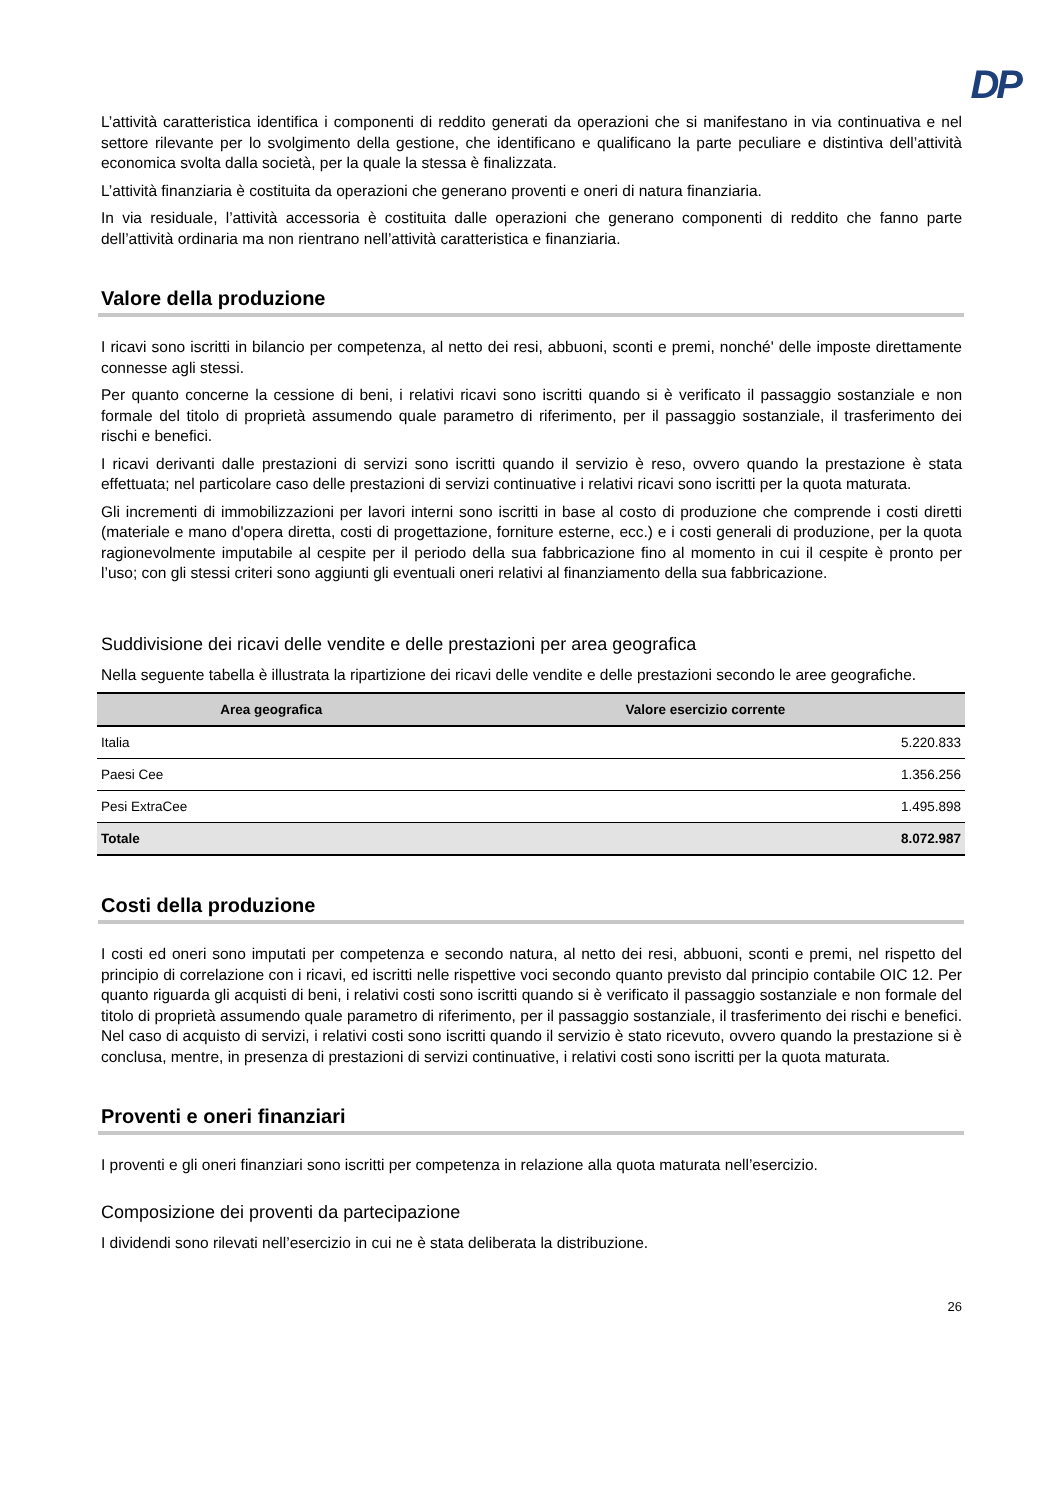DP
L’attività caratteristica identifica i componenti di reddito generati da operazioni che si manifestano in via continuativa e nel settore rilevante per lo svolgimento della gestione, che identificano e qualificano la parte peculiare e distintiva dell’attività economica svolta dalla società, per la quale la stessa è finalizzata.
L’attività finanziaria è costituita da operazioni che generano proventi e oneri di natura finanziaria.
In via residuale, l’attività accessoria è costituita dalle operazioni che generano componenti di reddito che fanno parte dell’attività ordinaria ma non rientrano nell’attività caratteristica e finanziaria.
Valore della produzione
I ricavi sono iscritti in bilancio per competenza, al netto dei resi, abbuoni, sconti e premi, nonché' delle imposte direttamente connesse agli stessi.
Per quanto concerne la cessione di beni, i relativi ricavi sono iscritti quando si è verificato il passaggio sostanziale e non formale del titolo di proprietà assumendo quale parametro di riferimento, per il passaggio sostanziale, il trasferimento dei rischi e benefici.
I ricavi derivanti dalle prestazioni di servizi sono iscritti quando il servizio è reso, ovvero quando la prestazione è stata effettuata; nel particolare caso delle prestazioni di servizi continuative i relativi ricavi sono iscritti per la quota maturata.
Gli incrementi di immobilizzazioni per lavori interni sono iscritti in base al costo di produzione che comprende i costi diretti (materiale e mano d'opera diretta, costi di progettazione, forniture esterne, ecc.) e i costi generali di produzione, per la quota ragionevolmente imputabile al cespite per il periodo della sua fabbricazione fino al momento in cui il cespite è pronto per l’uso; con gli stessi criteri sono aggiunti gli eventuali oneri relativi al finanziamento della sua fabbricazione.
Suddivisione dei ricavi delle vendite e delle prestazioni per area geografica
Nella seguente tabella è illustrata la ripartizione dei ricavi delle vendite e delle prestazioni secondo le aree geografiche.
| Area geografica | Valore esercizio corrente |
| --- | --- |
| Italia | 5.220.833 |
| Paesi Cee | 1.356.256 |
| Pesi ExtraCee | 1.495.898 |
| Totale | 8.072.987 |
Costi della produzione
I costi ed oneri sono imputati per competenza e secondo natura, al netto dei resi, abbuoni, sconti e premi, nel rispetto del principio di correlazione con i ricavi, ed iscritti nelle rispettive voci secondo quanto previsto dal principio contabile OIC 12. Per quanto riguarda gli acquisti di beni, i relativi costi sono iscritti quando si è verificato il passaggio sostanziale e non formale del titolo di proprietà assumendo quale parametro di riferimento, per il passaggio sostanziale, il trasferimento dei rischi e benefici. Nel caso di acquisto di servizi, i relativi costi sono iscritti quando il servizio è stato ricevuto, ovvero quando la prestazione si è conclusa, mentre, in presenza di prestazioni di servizi continuative, i relativi costi sono iscritti per la quota maturata.
Proventi e oneri finanziari
I proventi e gli oneri finanziari sono iscritti per competenza in relazione alla quota maturata nell’esercizio.
Composizione dei proventi da partecipazione
I dividendi sono rilevati nell’esercizio in cui ne è stata deliberata la distribuzione.
26